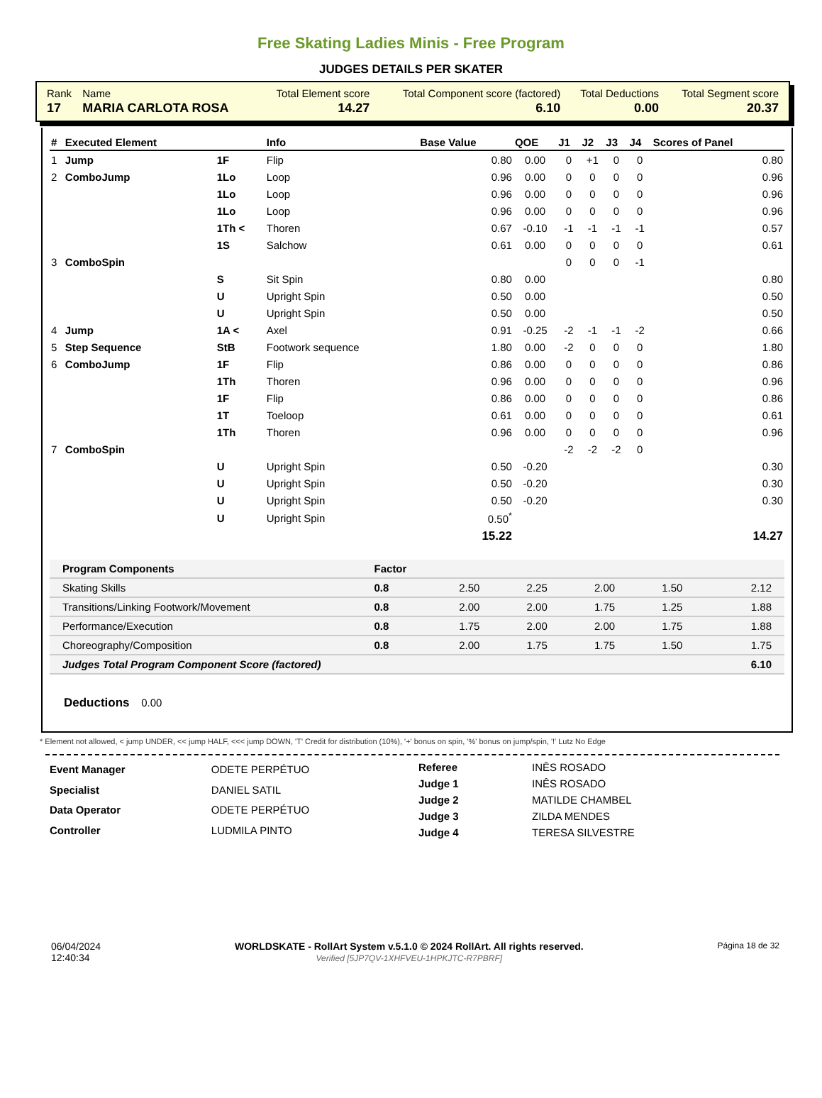Free Skating Ladies Minis - Free Program
JUDGES DETAILS PER SKATER
| Rank | Name | Total Element score | Total Component score (factored) | Total Deductions | Total Segment score |
| 17 | MARIA CARLOTA ROSA | 14.27 | 6.10 | 0.00 | 20.37 |
| # | Executed Element | | Info | Base Value | QOE | J1 | J2 | J3 | J4 | Scores of Panel |
| --- | --- | --- | --- | --- | --- | --- | --- | --- | --- | --- |
| 1 | Jump | 1F | Flip | 0.80 | 0.00 | 0 | +1 | 0 | 0 | 0.80 |
| 2 | ComboJump | 1Lo | Loop | 0.96 | 0.00 | 0 | 0 | 0 | 0 | 0.96 |
| | | 1Lo | Loop | 0.96 | 0.00 | 0 | 0 | 0 | 0 | 0.96 |
| | | 1Lo | Loop | 0.96 | 0.00 | 0 | 0 | 0 | 0 | 0.96 |
| | | 1Th < | Thoren | 0.67 | -0.10 | -1 | -1 | -1 | -1 | 0.57 |
| | | 1S | Salchow | 0.61 | 0.00 | 0 | 0 | 0 | 0 | 0.61 |
| 3 | ComboSpin | | | | | 0 | 0 | 0 | -1 | |
| | | S | Sit Spin | 0.80 | 0.00 | | | | | 0.80 |
| | | U | Upright Spin | 0.50 | 0.00 | | | | | 0.50 |
| | | U | Upright Spin | 0.50 | 0.00 | | | | | 0.50 |
| 4 | Jump | 1A < | Axel | 0.91 | -0.25 | -2 | -1 | -1 | -2 | 0.66 |
| 5 | Step Sequence | StB | Footwork sequence | 1.80 | 0.00 | -2 | 0 | 0 | 0 | 1.80 |
| 6 | ComboJump | 1F | Flip | 0.86 | 0.00 | 0 | 0 | 0 | 0 | 0.86 |
| | | 1Th | Thoren | 0.96 | 0.00 | 0 | 0 | 0 | 0 | 0.96 |
| | | 1F | Flip | 0.86 | 0.00 | 0 | 0 | 0 | 0 | 0.86 |
| | | 1T | Toeloop | 0.61 | 0.00 | 0 | 0 | 0 | 0 | 0.61 |
| | | 1Th | Thoren | 0.96 | 0.00 | 0 | 0 | 0 | 0 | 0.96 |
| 7 | ComboSpin | | | | | -2 | -2 | -2 | 0 | |
| | | U | Upright Spin | 0.50 | -0.20 | | | | | 0.30 |
| | | U | Upright Spin | 0.50 | -0.20 | | | | | 0.30 |
| | | U | Upright Spin | 0.50 | -0.20 | | | | | 0.30 |
| | | U | Upright Spin | 0.50<sup>*</sup> | | | | | | |
| | | | | 15.22 | | | | | | 14.27 |
| Program Components | Factor | | | | | |
| Skating Skills | 0.8 | 2.50 | 2.25 | 2.00 | 1.50 | 2.12 |
| Transitions/Linking Footwork/Movement | 0.8 | 2.00 | 2.00 | 1.75 | 1.25 | 1.88 |
| Performance/Execution | 0.8 | 1.75 | 2.00 | 2.00 | 1.75 | 1.88 |
| Choreography/Composition | 0.8 | 2.00 | 1.75 | 1.75 | 1.50 | 1.75 |
| Judges Total Program Component Score (factored) | | | | | | 6.10 |
Deductions 0.00
* Element not allowed, < jump UNDER, << jump HALF, <<< jump DOWN, 'T' Credit for distribution (10%), '+' bonus on spin, '%' bonus on jump/spin, '!' Lutz No Edge
| Event Manager | ODETE PERPÉTUO |
| Specialist | DANIEL SATIL |
| Data Operator | ODETE PERPÉTUO |
| Controller | LUDMILA PINTO |
| Referee | INÊS ROSADO |
| Judge 1 | INÊS ROSADO |
| Judge 2 | MATILDE CHAMBEL |
| Judge 3 | ZILDA MENDES |
| Judge 4 | TERESA SILVESTRE |
06/04/2024
12:40:34
WORLDSKATE - RollArt System v.5.1.0 © 2024 RollArt. All rights reserved.
Verified [5JP7QV-1XHFVEU-1HPKJTC-R7PBRF]
Página 18 de 32